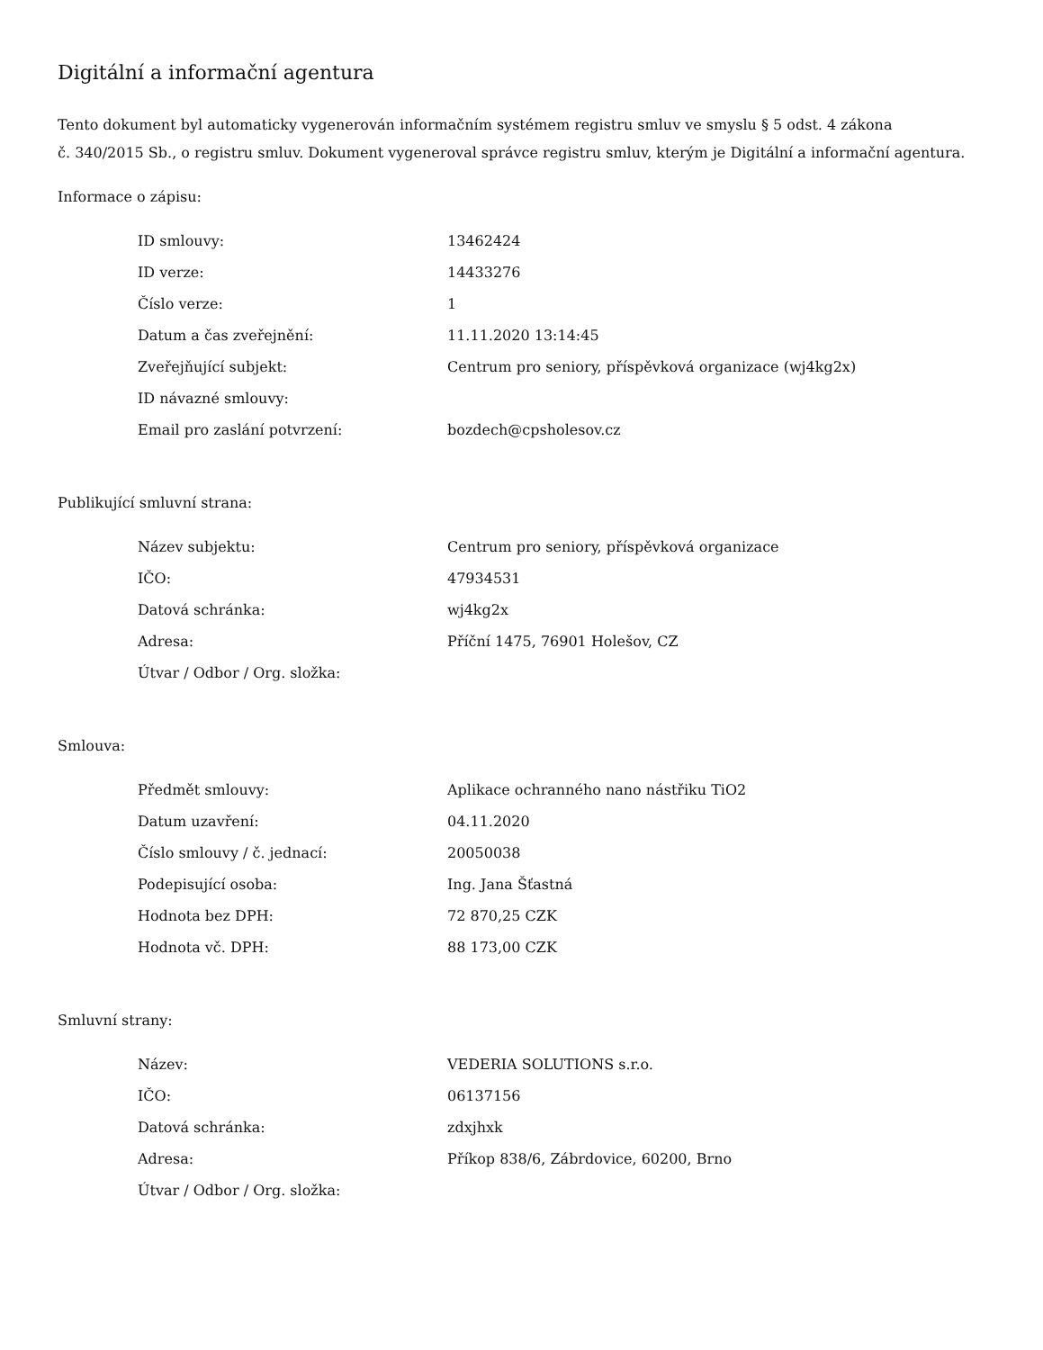Digitální a informační agentura
Tento dokument byl automaticky vygenerován informačním systémem registru smluv ve smyslu § 5 odst. 4 zákona
č. 340/2015 Sb., o registru smluv. Dokument vygeneroval správce registru smluv, kterým je Digitální a informační agentura.
Informace o zápisu:
| ID smlouvy: | 13462424 |
| ID verze: | 14433276 |
| Číslo verze: | 1 |
| Datum a čas zveřejnění: | 11.11.2020 13:14:45 |
| Zveřejňující subjekt: | Centrum pro seniory, příspěvková organizace (wj4kg2x) |
| ID návazné smlouvy: | |
| Email pro zaslání potvrzení: | bozdech@cpsholesov.cz |
Publikující smluvní strana:
| Název subjektu: | Centrum pro seniory, příspěvková organizace |
| IČO: | 47934531 |
| Datová schránka: | wj4kg2x |
| Adresa: | Příční 1475, 76901 Holešov, CZ |
| Útvar / Odbor / Org. složka: | |
Smlouva:
| Předmět smlouvy: | Aplikace ochranného nano nástřiku TiO2 |
| Datum uzavření: | 04.11.2020 |
| Číslo smlouvy / č. jednací: | 20050038 |
| Podepisující osoba: | Ing. Jana Šťastná |
| Hodnota bez DPH: | 72 870,25 CZK |
| Hodnota vč. DPH: | 88 173,00 CZK |
Smluvní strany:
| Název: | VEDERIA SOLUTIONS s.r.o. |
| IČO: | 06137156 |
| Datová schránka: | zdxjhxk |
| Adresa: | Příkop 838/6, Zábrdovice, 60200, Brno |
| Útvar / Odbor / Org. složka: | |